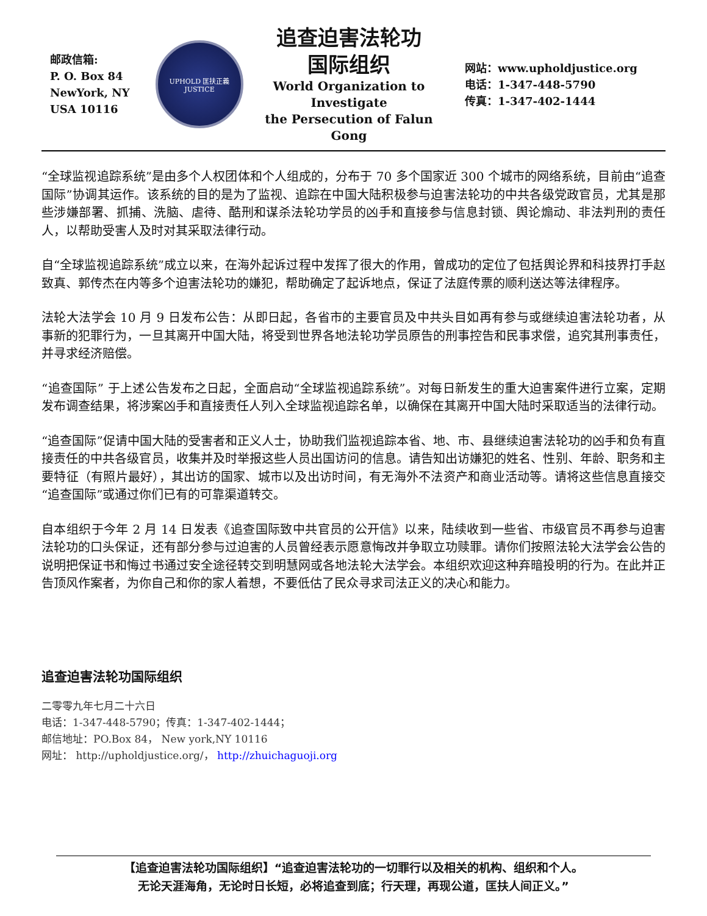邮政信箱:
P. O. Box 84
NewYork, NY
USA 10116
UPHOLD 匡扶正義 JUSTICE
追查迫害法轮功
国际组织
World Organization to Investigate
the Persecution of Falun Gong
网站：www.upholdjustice.org
电话：1-347-448-5790
传真：1-347-402-1444
“全球监视追踪系统”是由多个人权团体和个人组成的，分布于 70 多个国家近 300 个城市的网络系统，目前由“追查国际”协调其运作。该系统的目的是为了监视、追踪在中国大陆积极参与迫害法轮功的中共各级党政官员，尤其是那些涉嫌部署、抓捕、洗脑、虐待、酷刑和谋杀法轮功学员的凶手和直接参与信息封锁、舆论煽动、非法判刑的责任人，以帮助受害人及时对其采取法律行动。
自“全球监视追踪系统”成立以来，在海外起诉过程中发挥了很大的作用，曾成功的定位了包括舆论界和科技界打手赵致真、郭传杰在内等多个迫害法轮功的嫌犯，帮助确定了起诉地点，保证了法庭传票的顺利送达等法律程序。
法轮大法学会 10 月 9 日发布公告：从即日起，各省市的主要官员及中共头目如再有参与或继续迫害法轮功者，从事新的犯罪行为，一旦其离开中国大陆，将受到世界各地法轮功学员原告的刑事控告和民事求偿，追究其刑事责任，并寻求经济赔偿。
“追查国际” 于上述公告发布之日起，全面启动“全球监视追踪系统”。对每日新发生的重大迫害案件进行立案，定期发布调查结果，将涉案凶手和直接责任人列入全球监视追踪名单，以确保在其离开中国大陆时采取适当的法律行动。
“追查国际”促请中国大陆的受害者和正义人士，协助我们监视追踪本省、地、市、县继续迫害法轮功的凶手和负有直接责任的中共各级官员，收集并及时举报这些人员出国访问的信息。请告知出访嫌犯的姓名、性别、年龄、职务和主要特征（有照片最好），其出访的国家、城市以及出访时间，有无海外不法资产和商业活动等。请将这些信息直接交“追查国际”或通过你们已有的可靠渠道转交。
自本组织于今年 2 月 14 日发表《追查国际致中共官员的公开信》以来，陆续收到一些省、市级官员不再参与迫害法轮功的口头保证，还有部分参与过迫害的人员曾经表示愿意悔改并争取立功赎罪。请你们按照法轮大法学会公告的说明把保证书和悔过书通过安全途径转交到明慧网或各地法轮大法学会。本组织欢迎这种弃暗投明的行为。在此并正告顶风作案者，为你自己和你的家人着想，不要低估了民众寻求司法正义的决心和能力。
追查迫害法轮功国际组织
二零零九年七月二十六日
电话：1-347-448-5790；传真：1-347-402-1444；
邮信地址：PO.Box 84， New york,NY 10116
网址： http://upholdjustice.org/， http://zhuichaguoji.org
【追查迫害法轮功国际组织】“追查迫害法轮功的一切罪行以及相关的机构、组织和个人。
无论天涯海角，无论时日长短，必将追查到底；行天理，再现公道，匡扶人间正义。”